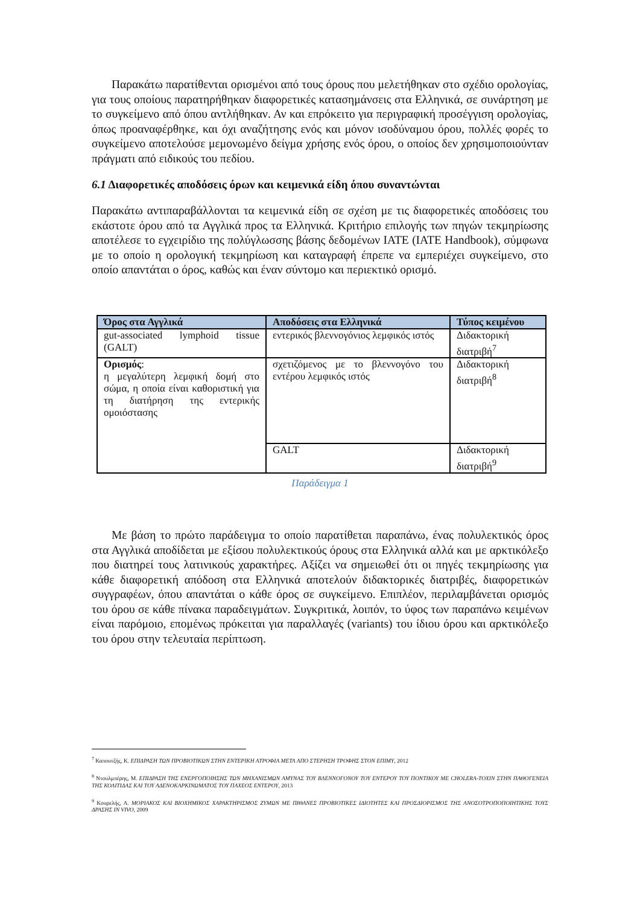Παρακάτω παρατίθενται ορισμένοι από τους όρους που μελετήθηκαν στο σχέδιο ορολογίας, για τους οποίους παρατηρήθηκαν διαφορετικές κατασημάνσεις στα Ελληνικά, σε συνάρτηση με το συγκείμενο από όπου αντλήθηκαν. Αν και επρόκειτο για περιγραφική προσέγγιση ορολογίας, όπως προαναφέρθηκε, και όχι αναζήτησης ενός και μόνον ισοδύναμου όρου, πολλές φορές το συγκείμενο αποτελούσε μεμονωμένο δείγμα χρήσης ενός όρου, ο οποίος δεν χρησιμοποιούνταν πράγματι από ειδικούς του πεδίου.
6.1 Διαφορετικές αποδόσεις όρων και κειμενικά είδη όπου συναντώνται
Παρακάτω αντιπαραβάλλονται τα κειμενικά είδη σε σχέση με τις διαφορετικές αποδόσεις του εκάστοτε όρου από τα Αγγλικά προς τα Ελληνικά. Κριτήριο επιλογής των πηγών τεκμηρίωσης αποτέλεσε το εγχειρίδιο της πολύγλωσσης βάσης δεδομένων IATE (IATE Handbook), σύμφωνα με το οποίο η ορολογική τεκμηρίωση και καταγραφή έπρεπε να εμπεριέχει συγκείμενο, στο οποίο απαντάται ο όρος, καθώς και έναν σύντομο και περιεκτικό ορισμό.
| Όρος στα Αγγλικά | Αποδόσεις στα Ελληνικά | Τύπος κειμένου |
| --- | --- | --- |
| gut-associated lymphoid tissue (GALT) | εντερικός βλεννογόνιος λεμφικός ιστός | Διδακτορική διατριβή<sup>7</sup> |
| Ορισμός : η μεγαλύτερη λεμφική δομή στο σώμα, η οποία είναι καθοριστική για τη διατήρηση της εντερικής ομοιόστασης | σχετιζόμενος με το βλεννογόνο του εντέρου λεμφικός ιστός | Διδακτορική διατριβή<sup>8</sup> |
| | GALT | Διδακτορική διατριβή<sup>9</sup> |
Παράδειγμα 1
Με βάση το πρώτο παράδειγμα το οποίο παρατίθεται παραπάνω, ένας πολυλεκτικός όρος στα Αγγλικά αποδίδεται με εξίσου πολυλεκτικούς όρους στα Ελληνικά αλλά και με αρκτικόλεξο που διατηρεί τους λατινικούς χαρακτήρες. Αξίζει να σημειωθεί ότι οι πηγές τεκμηρίωσης για κάθε διαφορετική απόδοση στα Ελληνικά αποτελούν διδακτορικές διατριβές, διαφορετικών συγγραφέων, όπου απαντάται ο κάθε όρος σε συγκείμενο. Επιπλέον, περιλαμβάνεται ορισμός του όρου σε κάθε πίνακα παραδειγμάτων. Συγκριτικά, λοιπόν, το ύφος των παραπάνω κειμένων είναι παρόμοιο, επομένως πρόκειται για παραλλαγές (variants) του ίδιου όρου και αρκτικόλεξο του όρου στην τελευταία περίπτωση.
<sup>7</sup> Καπουτζής, Κ. ΕΠΙΔΡΑΣΗ ΤΩΝ ΠΡΟΒΙΟΤΙΚΩΝ ΣΤΗΝ ΕΝΤΕΡΙΚΗ ΑΤΡΟΦΙΑ ΜΕΤΑ ΑΠΟ ΣΤΕΡΗΣΗ ΤΡΟΦΗΣ ΣΤΟΝ ΕΠΙΜΥ, 2012
<sup>8</sup> Ντουλμπέρης, Μ. ΕΠΙΔΡΑΣΗ ΤΗΣ ΕΝΕΡΓΟΠΟΙΗΣΗΣ ΤΩΝ ΜΗΧΑΝΙΣΜΩΝ ΑΜΥΝΑΣ ΤΟΥ ΒΛΕΝΝΟΓΟΝΟΥ ΤΟΥ ΕΝΤΕΡΟΥ ΤΟΥ ΠΟΝΤΙΚΟΥ ΜΕ CHOLERA-TOXIN ΣΤΗΝ ΠΑΘΟΓΕΝΕΙΑ ΤΗΣ ΚΟΛΙΤΙΔΑΣ ΚΑΙ ΤΟΥ ΑΔΕΝΟΚΑΡΚΙΝΩΜΑΤΟΣ ΤΟΥ ΠΑΧΕΟΣ ΕΝΤΕΡΟΥ, 2013
<sup>9</sup> Κουρελής, Α. ΜΟΡΙΑΚΟΣ ΚΑΙ ΒΙΟΧΗΜΙΚΟΣ ΧΑΡΑΚΤΗΡΙΣΜΟΣ ΖΥΜΩΝ ΜΕ ΠΙΘΑΝΕΣ ΠΡΟΒΙΟΤΙΚΕΣ ΙΔΙΟΤΗΤΕΣ ΚΑΙ ΠΡΟΣΔΙΟΡΙΣΜΟΣ ΤΗΣ ΑΝΟΣΟΤΡΟΠΟΠΟΙΗΤΙΚΗΣ ΤΟΥΣ ΔΡΑΣΗΣ IN VIVO, 2009